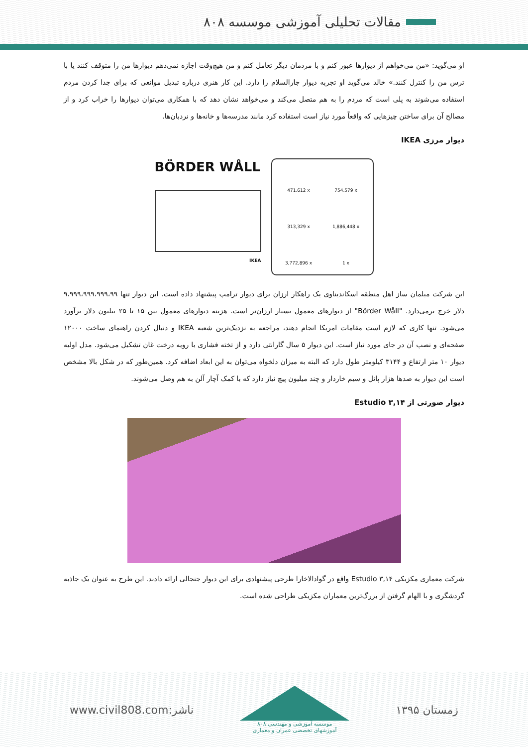مقالات تحلیلی آموزشی موسسه ۸۰۸
او می‌گوید: «من می‌خواهم از دیوارها عبور کنم و با مردمان دیگر تعامل کنم و من هیچ‌وقت اجازه نمی‌دهم دیوارها من را متوقف کنند یا با ترس من را کنترل کنند.» خالد می‌گوید او تجربه دیوار جارالسلام را دارد. این کار هنری درباره تبدیل موانعی که برای جدا کردن مردم استفاده می‌شوند به پلی است که مردم را به هم متصل می‌کند و می‌خواهد نشان دهد که با همکاری می‌توان دیوارها را خراب کرد و از مصالح آن برای ساختن چیزهایی که واقعاً مورد نیاز است استفاده کرد مانند مدرسه‌ها و خانه‌ها و نردبان‌ها.
دیوار مرزی IKEA
BÖRDER WÅLL
IKEA
471,612 x
754,579 x
313,329 x
1,886,448 x
3,772,896 x
1 x
این شرکت مبلمان ساز اهل منطقه اسکاندیناوی یک راهکار ارزان برای دیوار ترامپ پیشنهاد داده است. این دیوار تنها ۹،۹۹۹،۹۹۹،۹۹۹،۹۹ دلار خرج برمی‌دارد. "Börder Wåll" از دیوارهای معمول بسیار ارزان‌تر است. هزینه دیوارهای معمول بین ۱۵ تا ۲۵ بیلیون دلار برآورد می‌شود. تنها کاری که لازم است مقامات امریکا انجام دهند، مراجعه به نزدیک‌ترین شعبه IKEA و دنبال کردن راهنمای ساخت ۱۲۰۰۰ صفحه‌ای و نصب آن در جای مورد نیاز است. این دیوار ۵ سال گارانتی دارد و از تخته فشاری با رویه درخت غان تشکیل می‌شود. مدل اولیه دیوار ۱۰ متر ارتفاع و ۳۱۴۴ کیلومتر طول دارد که البته به میزان دلخواه می‌توان به این ابعاد اضافه کرد. همین‌طور که در شکل بالا مشخص است این دیوار به صدها هزار پانل و سیم خاردار و چند میلیون پیچ نیاز دارد که با کمک آچار آلن به هم وصل می‌شوند.
دیوار صورتی از Estudio ۳,۱۴
شرکت معماری مکزیکی Estudio ۳,۱۴ واقع در گوادالاخارا طرحی پیشنهادی برای این دیوار جنجالی ارائه دادند. این طرح به عنوان یک جاذبه گردشگری و با الهام گرفتن از بزرگ‌ترین معماران مکزیکی طراحی شده است.
www.civil808.com:ناشر
موسسه آموزشی و مهندسی ۸۰۸
آموزشهای تخصصی عمران و معماری
زمستان ۱۳۹۵